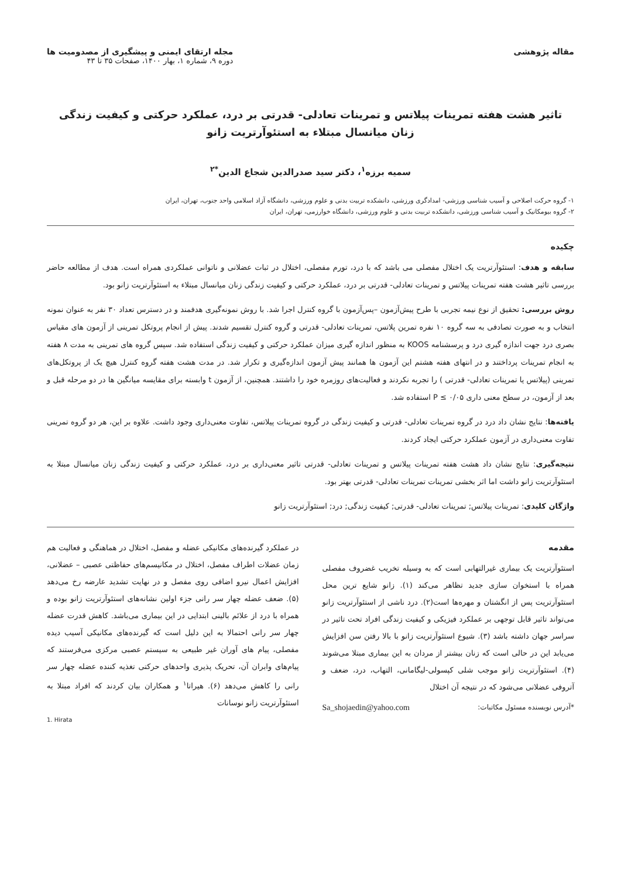مقاله پژوهشی مجله ارتقای ایمنی و پیشگیری از مصدومیت ها
دوره ۹، شماره ۱، بهار ۱۴۰۰، صفحات ۳۵ تا ۴۳
تاثیر هشت هفته تمرینات پیلاتس و تمرینات تعادلی- قدرتی بر درد، عملکرد حرکتی و کیفیت زندگی زنان میانسال مبتلاء به استئوآرتریت زانو
سمیه برزه<sup>۱</sup>، دکتر سید صدرالدین شجاع الدین<sup>*۲</sup>
۱- گروه حرکت اصلاحی و آسیب شناسی ورزشی- امدادگری ورزشی، دانشکده تربیت بدنی و علوم ورزشی، دانشگاه آزاد اسلامی واحد جنوب، تهران، ایران
۲- گروه بیومکانیک و آسیب شناسی ورزشی، دانشکده تربیت بدنی و علوم ورزشی، دانشگاه خوارزمی، تهران، ایران
چکیده
سابقه و هدف: استئوآرتریت یک اختلال مفصلی می باشد که با درد، تورم مفصلی، اختلال در ثبات عضلانی و ناتوانی عملکردی همراه است. هدف از مطالعه حاضر بررسی تاثیر هشت هفته تمرینات پیلاتس و تمرینات تعادلی- قدرتی بر درد، عملکرد حرکتی و کیفیت زندگی زنان میانسال مبتلاء به استئوآرتریت زانو بود.
روش بررسی: تحقیق از نوع نیمه تجربی با طرح پیش‌آزمون –پس‌آزمون با گروه کنترل اجرا شد. با روش نمونه‌گیری هدفمند و در دسترس تعداد ۳۰ نفر به عنوان نمونه انتخاب و به صورت تصادفی به سه گروه ۱۰ نفره تمرین پلاتس، تمرینات تعادلی- قدرتی و گروه کنترل تقسیم شدند. پیش از انجام پروتکل تمرینی از آزمون های مقیاس بصری درد جهت اندازه گیری درد و پرسشنامه KOOS به منظور اندازه گیری میزان عملکرد حرکتی و کیفیت زندگی استفاده شد. سپس گروه های تمرینی به مدت ۸ هفته به انجام تمرینات پرداختند و در انتهای هفته هشتم این آزمون ها همانند پیش آزمون اندازه‌گیری و تکرار شد. در مدت هشت هفته گروه کنترل هیچ یک از پروتکل‌های تمرینی (پیلاتس یا تمرینات تعادلی- قدرتی ) را تجربه نکردند و فعالیت‌های روزمره خود را داشتند. همچنین، از آزمون t وابسته برای مقایسه میانگین ها در دو مرحله قبل و بعد از آزمون، در سطح معنی داری P ≤ ۰/۰۵ استفاده شد.
یافته‌ها: نتایج نشان داد درد در گروه تمرینات تعادلی- قدرتی و کیفیت زندگی در گروه تمرینات پیلاتس، تفاوت معنی‌داری وجود داشت. علاوه بر این، هر دو گروه تمرینی تفاوت معنی‌داری در آزمون عملکرد حرکتی ایجاد کردند.
نتیجه‌گیری: نتایج نشان داد هشت هفته تمرینات پیلاتس و تمرینات تعادلی- قدرتی تاثیر معنی‌داری بر درد، عملکرد حرکتی و کیفیت زندگی زنان میانسال مبتلا به استئوآرتریت زانو داشت اما اثر بخشی تمرینات تمرینات تعادلی- قدرتی بهتر بود.
واژگان کلیدی: تمرینات پیلاتس; تمرینات تعادلی- قدرتی; کیفیت زندگی; درد; استئوآرتریت زانو
مقدمه
استئوآرتریت یک بیماری غیرالتهابی است که به وسیله تخریب غضروف مفصلی همراه با استخوان سازی جدید تظاهر می‌کند (۱). زانو شایع ترین محل استئوآرتریت پس از انگشتان و مهره‌ها است(۲). درد ناشی از استئوآرتریت زانو می‌تواند تاثیر قابل توجهی بر عملکرد فیزیکی و کیفیت زندگی افراد تحت تاثیر در سراسر جهان داشته باشد (۳). شیوع استئوآرتریت زانو با بالا رفتن سن افزایش می‌یابد این در حالی است که زنان بیشتر از مردان به این بیماری مبتلا می‌شوند (۴). استئوآرتریت زانو موجب شلی کپسولی-لیگامانی، التهاب، درد، ضعف و آتروفی عضلانی می‌شود که در نتیجه آن اختلال
*آدرس نویسنده مسئول مکاتبات: Sa_shojaedin@yahoo.com
در عملکرد گیرنده‌های مکانیکی عضله و مفصل، اختلال در هماهنگی و فعالیت هم زمان عضلات اطراف مفصل، اختلال در مکانیسم‌های حفاظتی عصبی – عضلانی، افزایش اعمال نیرو اضافی روی مفصل و در نهایت تشدید عارضه رخ می‌دهد (۵). ضعف عضله چهار سر رانی جزء اولین نشانه‌های استئوآرتریت زانو بوده و همراه با درد از علائم بالینی ابتدایی در این بیماری می‌باشد. کاهش قدرت عضله چهار سر رانی احتمالا به این دلیل است که گیرنده‌های مکانیکی آسیب دیده مفصلی، پیام های آوران غیر طبیعی به سیستم عصبی مرکزی می‌فرستند که پیام‌های وابران آن، تحریک پذیری واحدهای حرکتی تغذیه کننده عضله چهار سر رانی را کاهش می‌دهد (۶). هیراتا<sup>۱</sup> و همکاران بیان کردند که افراد مبتلا به استئوآرتریت زانو نوسانات
1. Hirata